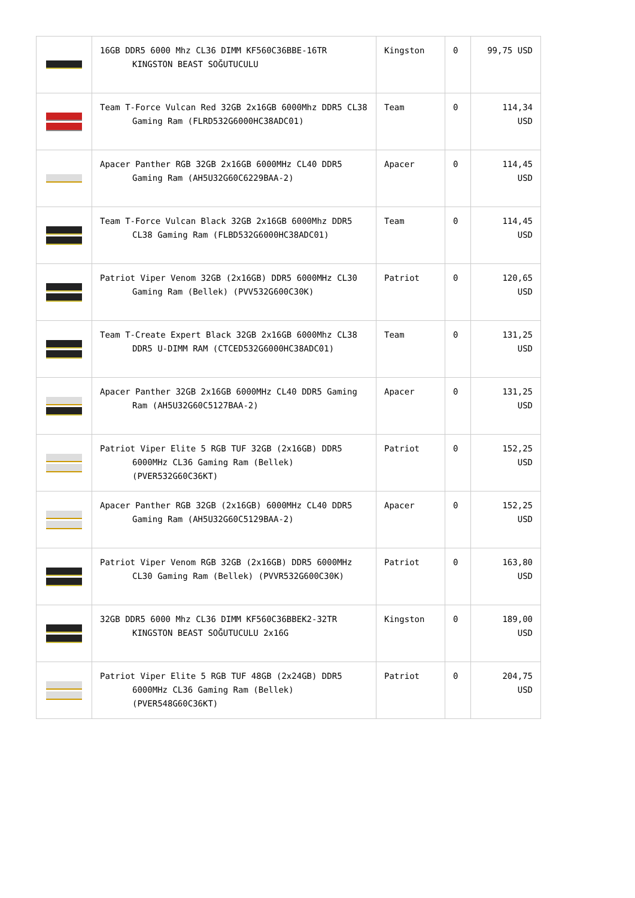| | 16GB DDR5 6000 Mhz CL36 DIMM KF560C36BBE-16TR KINGSTON BEAST SOĞUTUCULU | Kingston | 0 | 99,75 USD |
| | Team T-Force Vulcan Red 32GB 2x16GB 6000Mhz DDR5 CL38 Gaming Ram (FLRD532G6000HC38ADC01) | Team | 0 | 114,34 USD |
| | Apacer Panther RGB 32GB 2x16GB 6000MHz CL40 DDR5 Gaming Ram (AH5U32G60C6229BAA-2) | Apacer | 0 | 114,45 USD |
| | Team T-Force Vulcan Black 32GB 2x16GB 6000Mhz DDR5 CL38 Gaming Ram (FLBD532G6000HC38ADC01) | Team | 0 | 114,45 USD |
| | Patriot Viper Venom 32GB (2x16GB) DDR5 6000MHz CL30 Gaming Ram (Bellek) (PVV532G600C30K) | Patriot | 0 | 120,65 USD |
| | Team T-Create Expert Black 32GB 2x16GB 6000Mhz CL38 DDR5 U-DIMM RAM (CTCED532G6000HC38ADC01) | Team | 0 | 131,25 USD |
| | Apacer Panther 32GB 2x16GB 6000MHz CL40 DDR5 Gaming Ram (AH5U32G60C5127BAA-2) | Apacer | 0 | 131,25 USD |
| | Patriot Viper Elite 5 RGB TUF 32GB (2x16GB) DDR5 6000MHz CL36 Gaming Ram (Bellek) (PVER532G60C36KT) | Patriot | 0 | 152,25 USD |
| | Apacer Panther RGB 32GB (2x16GB) 6000MHz CL40 DDR5 Gaming Ram (AH5U32G60C5129BAA-2) | Apacer | 0 | 152,25 USD |
| | Patriot Viper Venom RGB 32GB (2x16GB) DDR5 6000MHz CL30 Gaming Ram (Bellek) (PVVR532G600C30K) | Patriot | 0 | 163,80 USD |
| | 32GB DDR5 6000 Mhz CL36 DIMM KF560C36BBEK2-32TR KINGSTON BEAST SOĞUTUCULU 2x16G | Kingston | 0 | 189,00 USD |
| | Patriot Viper Elite 5 RGB TUF 48GB (2x24GB) DDR5 6000MHz CL36 Gaming Ram (Bellek) (PVER548G60C36KT) | Patriot | 0 | 204,75 USD |